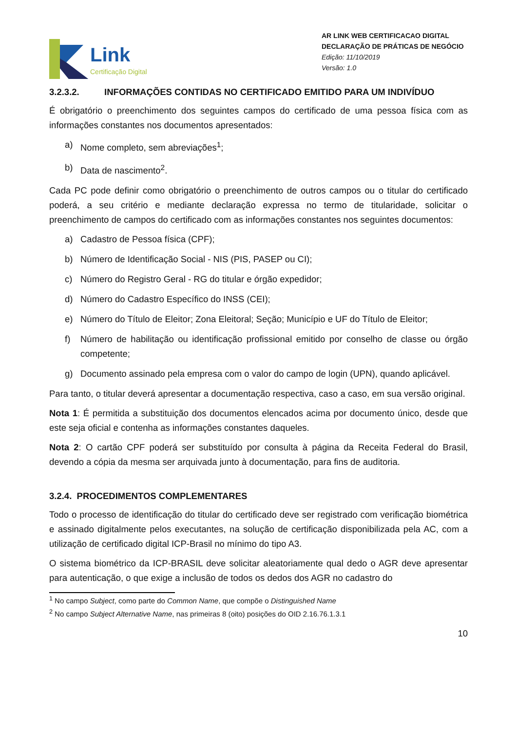Link
Certificação Digital
AR LINK WEB CERTIFICACAO DIGITAL
DECLARAÇÃO DE PRÁTICAS DE NEGÓCIO
Edição: 11/10/2019
Versão: 1.0
3.2.3.2. INFORMAÇÕES CONTIDAS NO CERTIFICADO EMITIDO PARA UM INDIVÍDUO
É obrigatório o preenchimento dos seguintes campos do certificado de uma pessoa física com as informações constantes nos documentos apresentados:
a) Nome completo, sem abreviações<sup>1</sup>;
b) Data de nascimento<sup>2</sup>.
Cada PC pode definir como obrigatório o preenchimento de outros campos ou o titular do certificado poderá, a seu critério e mediante declaração expressa no termo de titularidade, solicitar o preenchimento de campos do certificado com as informações constantes nos seguintes documentos:
a) Cadastro de Pessoa física (CPF);
b) Número de Identificação Social - NIS (PIS, PASEP ou CI);
c) Número do Registro Geral - RG do titular e órgão expedidor;
d) Número do Cadastro Específico do INSS (CEI);
e) Número do Título de Eleitor; Zona Eleitoral; Seção; Município e UF do Título de Eleitor;
f) Número de habilitação ou identificação profissional emitido por conselho de classe ou órgão competente;
g) Documento assinado pela empresa com o valor do campo de login (UPN), quando aplicável.
Para tanto, o titular deverá apresentar a documentação respectiva, caso a caso, em sua versão original.
Nota 1: É permitida a substituição dos documentos elencados acima por documento único, desde que este seja oficial e contenha as informações constantes daqueles.
Nota 2: O cartão CPF poderá ser substituído por consulta à página da Receita Federal do Brasil, devendo a cópia da mesma ser arquivada junto à documentação, para fins de auditoria.
3.2.4. PROCEDIMENTOS COMPLEMENTARES
Todo o processo de identificação do titular do certificado deve ser registrado com verificação biométrica e assinado digitalmente pelos executantes, na solução de certificação disponibilizada pela AC, com a utilização de certificado digital ICP-Brasil no mínimo do tipo A3.
O sistema biométrico da ICP-BRASIL deve solicitar aleatoriamente qual dedo o AGR deve apresentar para autenticação, o que exige a inclusão de todos os dedos dos AGR no cadastro do
<sup>1</sup> No campo Subject, como parte do Common Name, que compõe o Distinguished Name
<sup>2</sup> No campo Subject Alternative Name, nas primeiras 8 (oito) posições do OID 2.16.76.1.3.1
10